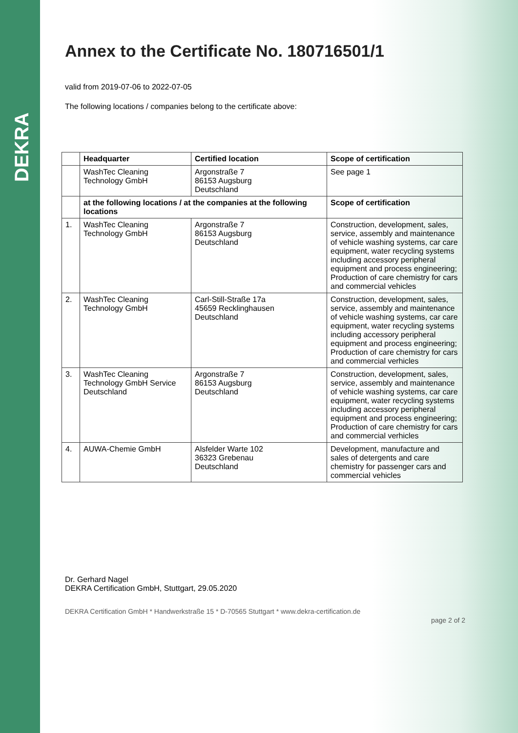DEKRA
Annex to the Certificate No. 180716501/1
valid from 2019-07-06 to 2022-07-05
The following locations / companies belong to the certificate above:
| | Headquarter | Certified location | Scope of certification |
| --- | --- | --- | --- |
| | WashTec Cleaning Technology GmbH | Argonstraße 7 86153 Augsburg Deutschland | See page 1 |
| | at the following locations / at the companies at the following locations | | Scope of certification |
| 1. | WashTec Cleaning Technology GmbH | Argonstraße 7 86153 Augsburg Deutschland | Construction, development, sales, service, assembly and maintenance of vehicle washing systems, car care equipment, water recycling systems including accessory peripheral equipment and process engineering; Production of care chemistry for cars and commercial vehicles |
| 2. | WashTec Cleaning Technology GmbH | Carl-Still-Straße 17a 45659 Recklinghausen Deutschland | Construction, development, sales, service, assembly and maintenance of vehicle washing systems, car care equipment, water recycling systems including accessory peripheral equipment and process engineering; Production of care chemistry for cars and commercial verhicles |
| 3. | WashTec Cleaning Technology GmbH Service Deutschland | Argonstraße 7 86153 Augsburg Deutschland | Construction, development, sales, service, assembly and maintenance of vehicle washing systems, car care equipment, water recycling systems including accessory peripheral equipment and process engineering; Production of care chemistry for cars and commercial verhicles |
| 4. | AUWA-Chemie GmbH | Alsfelder Warte 102 36323 Grebenau Deutschland | Development, manufacture and sales of detergents and care chemistry for passenger cars and commercial vehicles |
Dr. Gerhard Nagel
DEKRA Certification GmbH, Stuttgart, 29.05.2020
DEKRA Certification GmbH * Handwerkstraße 15 * D-70565 Stuttgart * www.dekra-certification.de
page 2 of 2